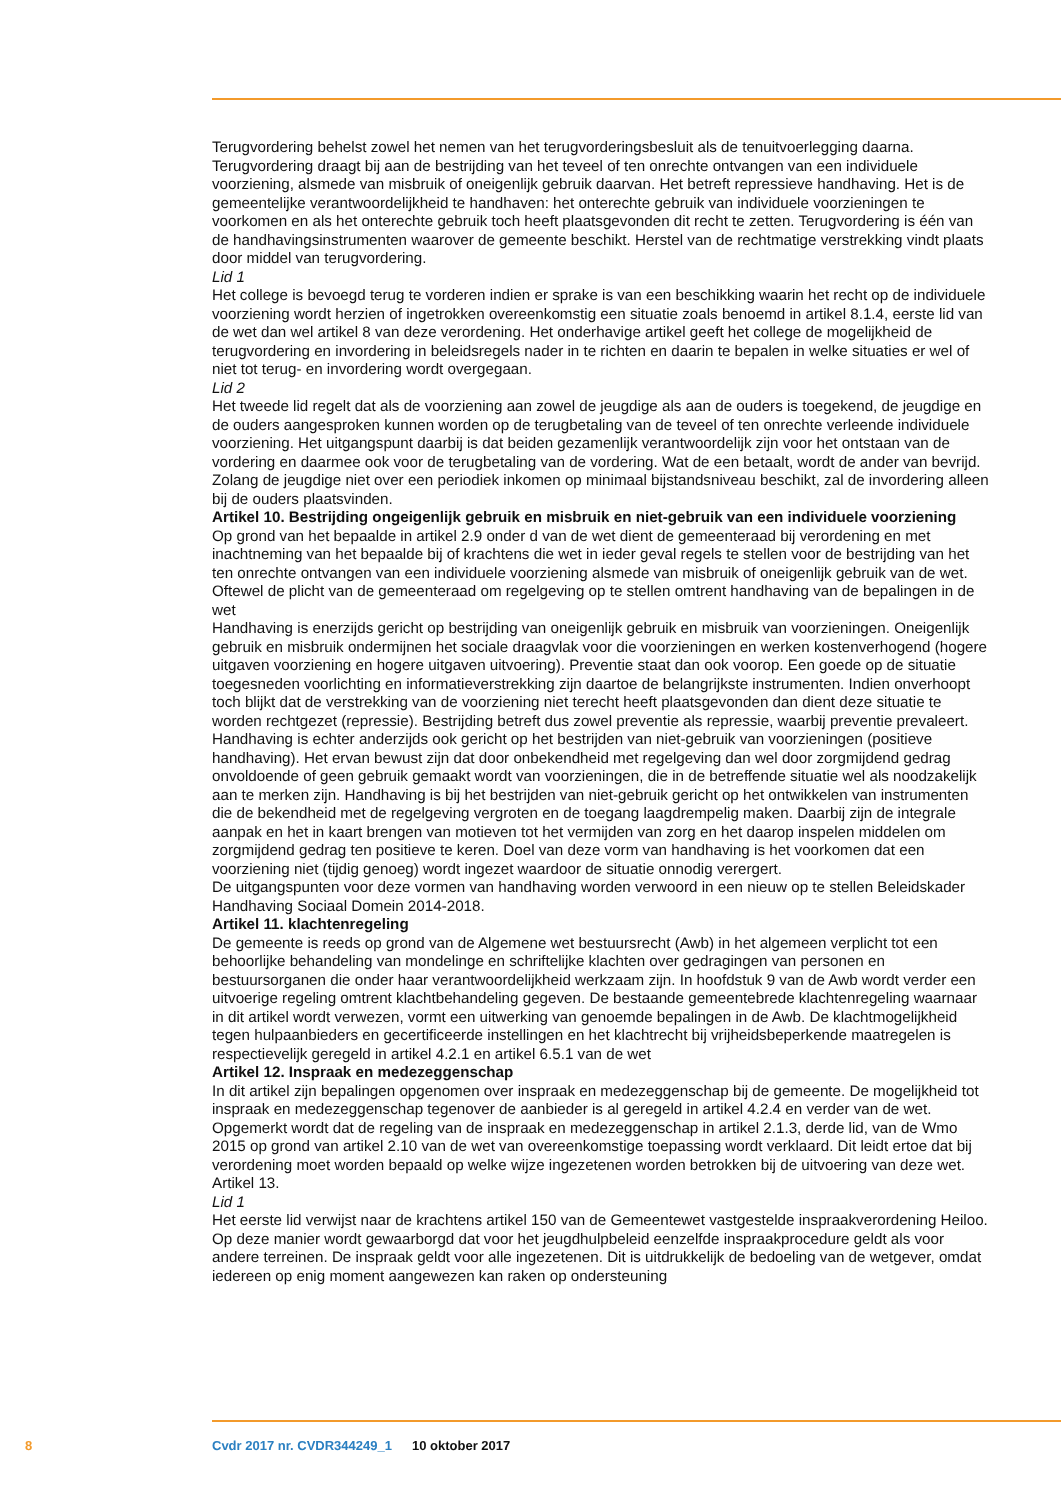Terugvordering behelst zowel het nemen van het terugvorderingsbesluit als de tenuitvoerlegging daarna. Terugvordering draagt bij aan de bestrijding van het teveel of ten onrechte ontvangen van een individuele voorziening, alsmede van misbruik of oneigenlijk gebruik daarvan. Het betreft repressieve handhaving. Het is de gemeentelijke verantwoordelijkheid te handhaven: het onterechte gebruik van individuele voorzieningen te voorkomen en als het onterechte gebruik toch heeft plaatsgevonden dit recht te zetten. Terugvordering is één van de handhavingsinstrumenten waarover de gemeente beschikt. Herstel van de rechtmatige verstrekking vindt plaats door middel van terugvordering.
Lid 1
Het college is bevoegd terug te vorderen indien er sprake is van een beschikking waarin het recht op de individuele voorziening wordt herzien of ingetrokken overeenkomstig een situatie zoals benoemd in artikel 8.1.4, eerste lid van de wet dan wel artikel 8 van deze verordening. Het onderhavige artikel geeft het college de mogelijkheid de terugvordering en invordering in beleidsregels nader in te richten en daarin te bepalen in welke situaties er wel of niet tot terug- en invordering wordt overgegaan.
Lid 2
Het tweede lid regelt dat als de voorziening aan zowel de jeugdige als aan de ouders is toegekend, de jeugdige en de ouders aangesproken kunnen worden op de terugbetaling van de teveel of ten onrechte verleende individuele voorziening. Het uitgangspunt daarbij is dat beiden gezamenlijk verantwoordelijk zijn voor het ontstaan van de vordering en daarmee ook voor de terugbetaling van de vordering. Wat de een betaalt, wordt de ander van bevrijd. Zolang de jeugdige niet over een periodiek inkomen op minimaal bijstandsniveau beschikt, zal de invordering alleen bij de ouders plaatsvinden.
Artikel 10. Bestrijding ongeigenlijk gebruik en misbruik en niet-gebruik van een individuele voorziening
Op grond van het bepaalde in artikel 2.9 onder d van de wet dient de gemeenteraad bij verordening en met inachtneming van het bepaalde bij of krachtens die wet in ieder geval regels te stellen voor de bestrijding van het ten onrechte ontvangen van een individuele voorziening alsmede van misbruik of oneigenlijk gebruik van de wet. Oftewel de plicht van de gemeenteraad om regelgeving op te stellen omtrent handhaving van de bepalingen in de wet
Handhaving is enerzijds gericht op bestrijding van oneigenlijk gebruik en misbruik van voorzieningen. Oneigenlijk gebruik en misbruik ondermijnen het sociale draagvlak voor die voorzieningen en werken kostenverhogend (hogere uitgaven voorziening en hogere uitgaven uitvoering). Preventie staat dan ook voorop. Een goede op de situatie toegesneden voorlichting en informatieverstrekking zijn daartoe de belangrijkste instrumenten. Indien onverhoopt toch blijkt dat de verstrekking van de voorziening niet terecht heeft plaatsgevonden dan dient deze situatie te worden rechtgezet (repressie). Bestrijding betreft dus zowel preventie als repressie, waarbij preventie prevaleert.
Handhaving is echter anderzijds ook gericht op het bestrijden van niet-gebruik van voorzieningen (positieve handhaving). Het ervan bewust zijn dat door onbekendheid met regelgeving dan wel door zorgmijdend gedrag onvoldoende of geen gebruik gemaakt wordt van voorzieningen, die in de betreffende situatie wel als noodzakelijk aan te merken zijn. Handhaving is bij het bestrijden van niet-gebruik gericht op het ontwikkelen van instrumenten die de bekendheid met de regelgeving vergroten en de toegang laagdrempelig maken. Daarbij zijn de integrale aanpak en het in kaart brengen van motieven tot het vermijden van zorg en het daarop inspelen middelen om zorgmijdend gedrag ten positieve te keren. Doel van deze vorm van handhaving is het voorkomen dat een voorziening niet (tijdig genoeg) wordt ingezet waardoor de situatie onnodig verergert.
De uitgangspunten voor deze vormen van handhaving worden verwoord in een nieuw op te stellen Beleidskader Handhaving Sociaal Domein 2014-2018.
Artikel 11. klachtenregeling
De gemeente is reeds op grond van de Algemene wet bestuursrecht (Awb) in het algemeen verplicht tot een behoorlijke behandeling van mondelinge en schriftelijke klachten over gedragingen van personen en bestuursorganen die onder haar verantwoordelijkheid werkzaam zijn. In hoofdstuk 9 van de Awb wordt verder een uitvoerige regeling omtrent klachtbehandeling gegeven. De bestaande gemeentebrede klachtenregeling waarnaar in dit artikel wordt verwezen, vormt een uitwerking van genoemde bepalingen in de Awb. De klachtmogelijkheid tegen hulpaanbieders en gecertificeerde instellingen en het klachtrecht bij vrijheidsbeperkende maatregelen is respectievelijk geregeld in artikel 4.2.1 en artikel 6.5.1 van de wet
Artikel 12. Inspraak en medezeggenschap
In dit artikel zijn bepalingen opgenomen over inspraak en medezeggenschap bij de gemeente. De mogelijkheid tot inspraak en medezeggenschap tegenover de aanbieder is al geregeld in artikel 4.2.4 en verder van de wet. Opgemerkt wordt dat de regeling van de inspraak en medezeggenschap in artikel 2.1.3, derde lid, van de Wmo 2015 op grond van artikel 2.10 van de wet van overeenkomstige toepassing wordt verklaard. Dit leidt ertoe dat bij verordening moet worden bepaald op welke wijze ingezetenen worden betrokken bij de uitvoering van deze wet.
Artikel 13.
Lid 1
Het eerste lid verwijst naar de krachtens artikel 150 van de Gemeentewet vastgestelde inspraakverordening Heiloo. Op deze manier wordt gewaarborgd dat voor het jeugdhulpbeleid eenzelfde inspraakprocedure geldt als voor andere terreinen. De inspraak geldt voor alle ingezetenen. Dit is uitdrukkelijk de bedoeling van de wetgever, omdat iedereen op enig moment aangewezen kan raken op ondersteuning
8 Cvdr 2017 nr. CVDR344249_1 10 oktober 2017